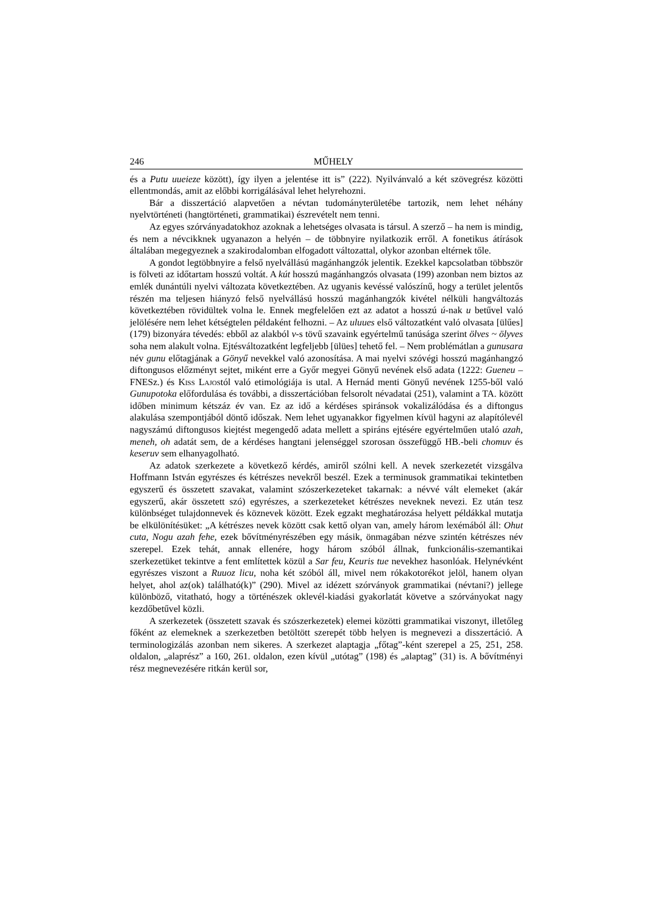246 MŰHELY
és a Putu uueieze között), így ilyen a jelentése itt is” (222). Nyilvánvaló a két szövegrész közötti ellentmondás, amit az előbbi korrigálásával lehet helyrehozni.
Bár a disszertáció alapvetően a névtan tudományterületébe tartozik, nem lehet néhány nyelvtörténeti (hangtörténeti, grammatikai) észrevételt nem tenni.
Az egyes szórványadatokhoz azoknak a lehetséges olvasata is társul. A szerző – ha nem is mindig, és nem a névcikknek ugyanazon a helyén – de többnyire nyilatkozik erről. A fonetikus átírások általában megegyeznek a szakirodalomban elfogadott változattal, olykor azonban eltérnek tőle.
A gondot legtöbbnyire a felső nyelvállású magánhangzók jelentik. Ezekkel kapcsolatban többször is fölveti az időtartam hosszú voltát. A kút hosszú magánhangzós olvasata (199) azonban nem biztos az emlék dunántúli nyelvi változata következtében. Az ugyanis kevéssé valószínű, hogy a terület jelentős részén ma teljesen hiányzó felső nyelvállású hosszú magánhangzók kivétel nélküli hangváltozás következtében rövidültek volna le. Ennek megfelelően ezt az adatot a hosszú ú-nak u betűvel való jelölésére nem lehet kétségtelen példaként felhozni. – Az uluues első változatként való olvasata [ülűes] (179) bizonyára tévedés: ebből az alakból v-s tövű szavaink egyértelmű tanúsága szerint ölves ~ ölyves soha nem alakult volna. Ejtésváltozatként legfeljebb [ülües] tehető fel. – Nem problémátlan a gunusara név gunu előtagjának a Gönyű nevekkel való azonosítása. A mai nyelvi szóvégi hosszú magánhangzó diftongusos előzményt sejtet, miként erre a Győr megyei Gönyű nevének első adata (1222: Gueneu – FNESz.) és Kiss Lajostól való etimológiája is utal. A Hernád menti Gönyű nevének 1255-ből való Gunupotoka előfordulása és további, a disszertációban felsorolt névadatai (251), valamint a TA. között időben minimum kétszáz év van. Ez az idő a kérdéses spiránsok vokalizálódása és a diftongus alakulása szempontjából döntő időszak. Nem lehet ugyanakkor figyelmen kívül hagyni az alapítólevél nagyszámú diftongusos kiejtést megengedő adata mellett a spiráns ejtésére egyértelműen utaló azah, meneh, oh adatát sem, de a kérdéses hangtani jelenséggel szorosan összefüggő HB.-beli chomuv és keseruv sem elhanyagolható.
Az adatok szerkezete a következő kérdés, amiről szólni kell. A nevek szerkezetét vizsgálva Hoffmann István egyrészes és kétrészes nevekről beszél. Ezek a terminusok grammatikai tekintetben egyszerű és összetett szavakat, valamint szószerkezeteket takarnak: a névvé vált elemeket (akár egyszerű, akár összetett szó) egyrészes, a szerkezeteket kétrészes neveknek nevezi. Ez után tesz különbséget tulajdonnevek és köznevek között. Ezek egzakt meghatározása helyett példákkal mutatja be elkülönítésüket: „A kétrészes nevek között csak kettő olyan van, amely három lexémából áll: Ohut cuta, Nogu azah fehe, ezek bővítményrészében egy másik, önmagában nézve szintén kétrészes név szerepel. Ezek tehát, annak ellenére, hogy három szóból állnak, funkcionális-szemantikai szerkezetüket tekintve a fent említettek közül a Sar feu, Keuris tue nevekhez hasonlóak. Helynévként egyrészes viszont a Ruuoz licu, noha két szóból áll, mivel nem rókakotorékot jelöl, hanem olyan helyet, ahol az(ok) található(k)” (290). Mivel az idézett szórványok grammatikai (névtani?) jellege különböző, vitatható, hogy a történészek oklevél-kiadási gyakorlatát követve a szórványokat nagy kezdőbetűvel közli.
A szerkezetek (összetett szavak és szószerkezetek) elemei közötti grammatikai viszonyt, illetőleg főként az elemeknek a szerkezetben betöltött szerepét több helyen is megnevezi a disszertáció. A terminologizálás azonban nem sikeres. A szerkezet alaptagja „főtag”-ként szerepel a 25, 251, 258. oldalon, „alaprész” a 160, 261. oldalon, ezen kívül „utótag” (198) és „alaptag” (31) is. A bővítményi rész megnevezésére ritkán kerül sor,